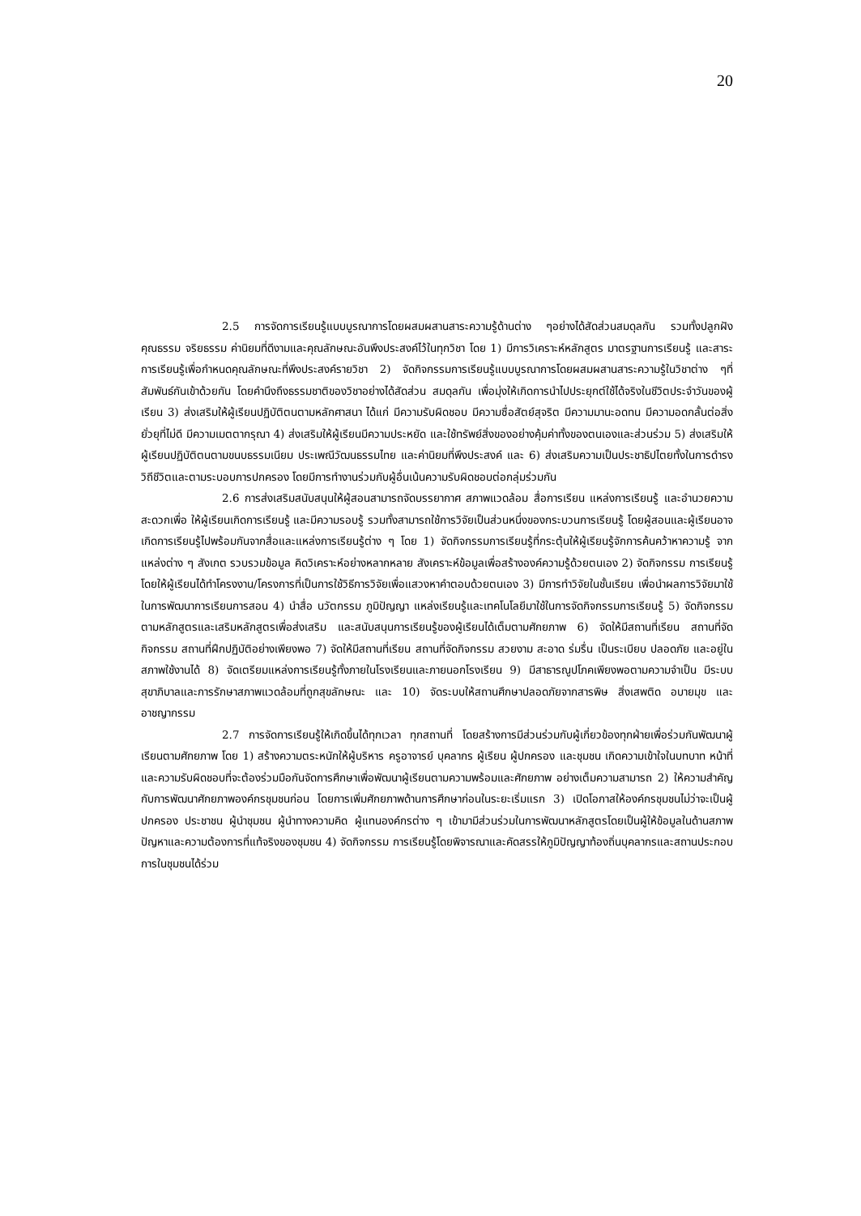20
2.5 การจัดการเรียนรู้แบบบูรณาการโดยผสมผสานสาระความรู้ด้านต่าง ๆอย่างได้สัดส่วนสมดุลกัน รวมทั้งปลูกฝังคุณธรรม จริยธรรม ค่านิยมที่ดีงามและคุณลักษณะอันพึงประสงค์ไว้ในทุกวิชา โดย 1) มีการวิเคราะห์หลักสูตร มาตรฐานการเรียนรู้ และสาระการเรียนรู้เพื่อกำหนดคุณลักษณะที่พึงประสงค์รายวิชา 2) จัดกิจกรรมการเรียนรู้แบบบูรณาการโดยผสมผสานสาระความรู้ในวิชาต่าง ๆที่สัมพันธ์กันเข้าด้วยกัน โดยคำนึงถึงธรรมชาติของวิชาอย่างได้สัดส่วน สมดุลกัน เพื่อมุ่งให้เกิดการนำไปประยุกต์ใช้ได้จริงในชีวิตประจำวันของผู้เรียน 3) ส่งเสริมให้ผู้เรียนปฏิบัติตนตามหลักศาสนา ได้แก่ มีความรับผิดชอบ มีความซื่อสัตย์สุจริต มีความมานะอดทน มีความอดกลั้นต่อสิ่งยั่วยุที่ไม่ดี มีความเมตตากรุณา 4) ส่งเสริมให้ผู้เรียนมีความประหยัด และใช้ทรัพย์สิ่งของอย่างคุ้มค่าทั้งของตนเองและส่วนร่วม 5) ส่งเสริมให้ผู้เรียนปฏิบัติตนตามขนบธรรมเนียม ประเพณีวัฒนธรรมไทย และค่านิยมที่พึงประสงค์ และ 6) ส่งเสริมความเป็นประชาธิปไตยทั้งในการดำรงวิถีชีวิตและตามระบอบการปกครอง โดยมีการทำงานร่วมกับผู้อื่นเน้นความรับผิดชอบต่อกลุ่มร่วมกัน
2.6 การส่งเสริมสนับสนุนให้ผู้สอนสามารถจัดบรรยากาศ สภาพแวดล้อม สื่อการเรียน แหล่งการเรียนรู้ และอำนวยความสะดวกเพื่อ ให้ผู้เรียนเกิดการเรียนรู้ และมีความรอบรู้ รวมทั้งสามารถใช้การวิจัยเป็นส่วนหนึ่งของกระบวนการเรียนรู้ โดยผู้สอนและผู้เรียนอาจเกิดการเรียนรู้ไปพร้อมกันจากสื่อและแหล่งการเรียนรู้ต่าง ๆ โดย 1) จัดกิจกรรมการเรียนรู้ที่กระตุ้นให้ผู้เรียนรู้จักการค้นคว้าหาความรู้ จากแหล่งต่าง ๆ สังเกต รวบรวมข้อมูล คิดวิเคราะห์อย่างหลากหลาย สังเคราะห์ข้อมูลเพื่อสร้างองค์ความรู้ด้วยตนเอง 2) จัดกิจกรรม การเรียนรู้โดยให้ผู้เรียนได้ทำโครงงาน/โครงการที่เป็นการใช้วิธีการวิจัยเพื่อแสวงหาคำตอบด้วยตนเอง 3) มีการทำวิจัยในชั้นเรียน เพื่อนำผลการวิจัยมาใช้ในการพัฒนาการเรียนการสอน 4) นำสื่อ นวัตกรรม ภูมิปัญญา แหล่งเรียนรู้และเทคโนโลยีมาใช้ในการจัดกิจกรรมการเรียนรู้ 5) จัดกิจกรรมตามหลักสูตรและเสริมหลักสูตรเพื่อส่งเสริม และสนับสนุนการเรียนรู้ของผู้เรียนได้เต็มตามศักยภาพ 6) จัดให้มีสถานที่เรียน สถานที่จัดกิจกรรม สถานที่ฝึกปฏิบัติอย่างเพียงพอ 7) จัดให้มีสถานที่เรียน สถานที่จัดกิจกรรม สวยงาม สะอาด ร่มรื่น เป็นระเบียบ ปลอดภัย และอยู่ในสภาพใช้งานได้ 8) จัดเตรียมแหล่งการเรียนรู้ทั้งภายในโรงเรียนและภายนอกโรงเรียน 9) มีสาธารณูปโภคเพียงพอตามความจำเป็น มีระบบสุขาภิบาลและการรักษาสภาพแวดล้อมที่ถูกสุขลักษณะ และ 10) จัดระบบให้สถานศึกษาปลอดภัยจากสารพิษ สิ่งเสพติด อบายมุข และอาชญากรรม
2.7 การจัดการเรียนรู้ให้เกิดขึ้นได้ทุกเวลา ทุกสถานที่ โดยสร้างการมีส่วนร่วมกับผู้เกี่ยวข้องทุกฝ่ายเพื่อร่วมกันพัฒนาผู้เรียนตามศักยภาพ โดย 1) สร้างความตระหนักให้ผู้บริหาร ครูอาจารย์ บุคลากร ผู้เรียน ผู้ปกครอง และชุมชน เกิดความเข้าใจในบทบาท หน้าที่ และความรับผิดชอบที่จะต้องร่วมมือกันจัดการศึกษาเพื่อพัฒนาผู้เรียนตามความพร้อมและศักยภาพ อย่างเต็มความสามารถ 2) ให้ความสำคัญกับการพัฒนาศักยภาพองค์กรชุมชนก่อน โดยการเพิ่มศักยภาพด้านการศึกษาก่อนในระยะเริ่มแรก 3) เปิดโอกาสให้องค์กรชุมชนไม่ว่าจะเป็นผู้ปกครอง ประชาชน ผู้นำชุมชน ผู้นำทางความคิด ผู้แทนองค์กรต่าง ๆ เข้ามามีส่วนร่วมในการพัฒนาหลักสูตรโดยเป็นผู้ให้ข้อมูลในด้านสภาพปัญหาและความต้องการที่แท้จริงของชุมชน 4) จัดกิจกรรม การเรียนรู้โดยพิจารณาและคัดสรรให้ภูมิปัญญาท้องถิ่นบุคลากรและสถานประกอบการในชุมชนได้ร่วม